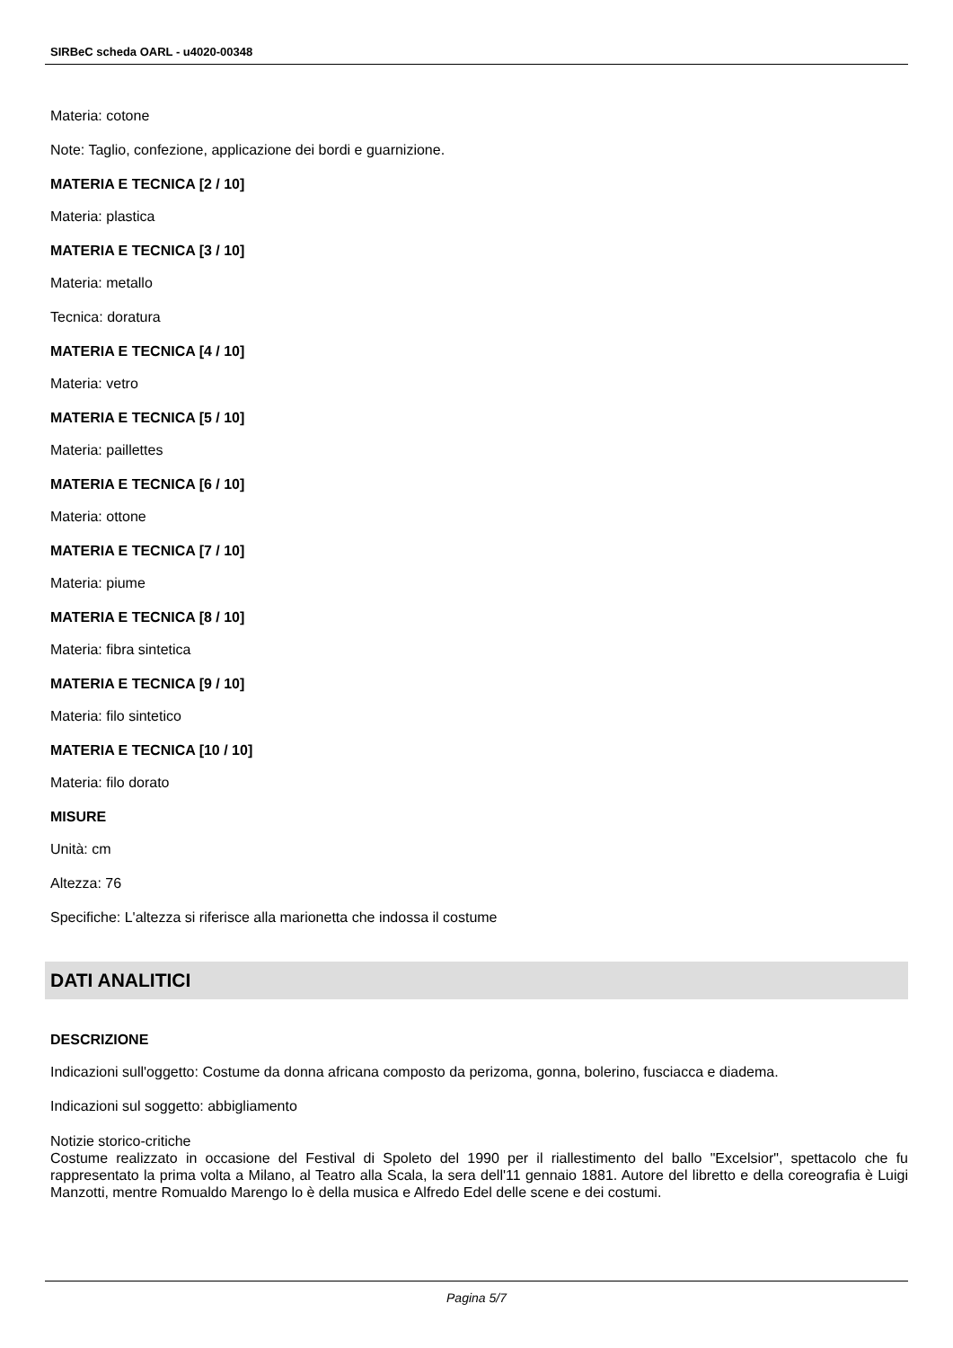SIRBeC scheda OARL - u4020-00348
Materia: cotone
Note: Taglio, confezione, applicazione dei bordi e guarnizione.
MATERIA E TECNICA [2 / 10]
Materia: plastica
MATERIA E TECNICA [3 / 10]
Materia: metallo
Tecnica: doratura
MATERIA E TECNICA [4 / 10]
Materia: vetro
MATERIA E TECNICA [5 / 10]
Materia: paillettes
MATERIA E TECNICA [6 / 10]
Materia: ottone
MATERIA E TECNICA [7 / 10]
Materia: piume
MATERIA E TECNICA [8 / 10]
Materia: fibra sintetica
MATERIA E TECNICA [9 / 10]
Materia: filo sintetico
MATERIA E TECNICA [10 / 10]
Materia: filo dorato
MISURE
Unità: cm
Altezza: 76
Specifiche: L'altezza si riferisce alla marionetta che indossa il costume
DATI ANALITICI
DESCRIZIONE
Indicazioni sull'oggetto: Costume da donna africana composto da perizoma, gonna, bolerino, fusciacca e diadema.
Indicazioni sul soggetto: abbigliamento
Notizie storico-critiche
Costume realizzato in occasione del Festival di Spoleto del 1990 per il riallestimento del ballo "Excelsior", spettacolo che fu rappresentato la prima volta a Milano, al Teatro alla Scala, la sera dell'11 gennaio 1881. Autore del libretto e della coreografia è Luigi Manzotti, mentre Romualdo Marengo lo è della musica e Alfredo Edel delle scene e dei costumi.
Pagina 5/7